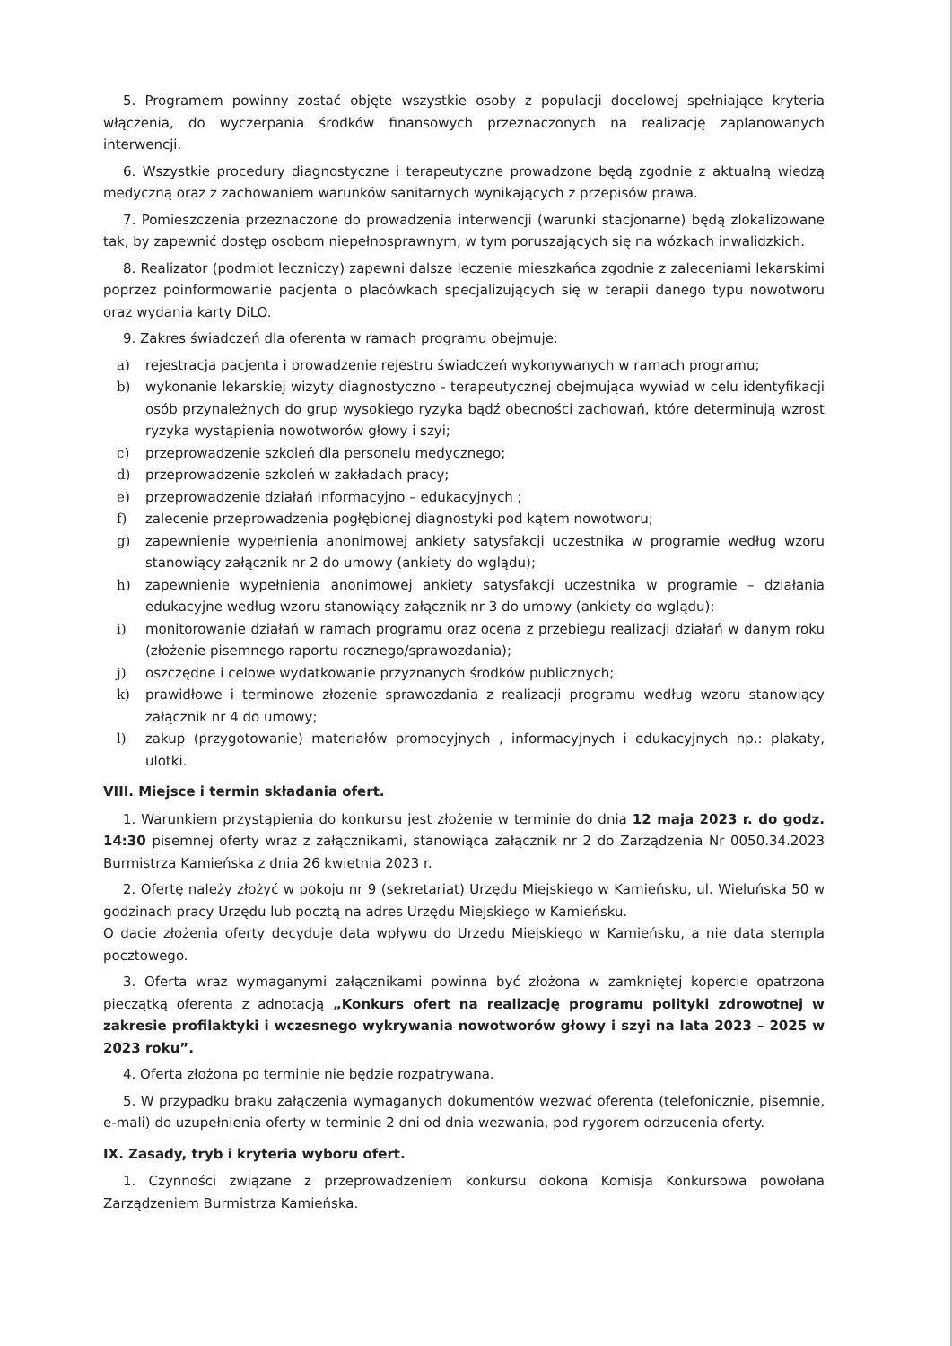5. Programem powinny zostać objęte wszystkie osoby z populacji docelowej spełniające kryteria włączenia, do wyczerpania środków finansowych przeznaczonych na realizację zaplanowanych interwencji.
6. Wszystkie procedury diagnostyczne i terapeutyczne prowadzone będą zgodnie z aktualną wiedzą medyczną oraz z zachowaniem warunków sanitarnych wynikających z przepisów prawa.
7. Pomieszczenia przeznaczone do prowadzenia interwencji (warunki stacjonarne) będą zlokalizowane tak, by zapewnić dostęp osobom niepełnosprawnym, w tym poruszających się na wózkach inwalidzkich.
8. Realizator (podmiot leczniczy) zapewni dalsze leczenie mieszkańca zgodnie z zaleceniami lekarskimi poprzez poinformowanie pacjenta o placówkach specjalizujących się w terapii danego typu nowotworu oraz wydania karty DiLO.
9. Zakres świadczeń dla oferenta w ramach programu obejmuje:
a) rejestracja pacjenta i prowadzenie rejestru świadczeń wykonywanych w ramach programu;
b) wykonanie lekarskiej wizyty diagnostyczno - terapeutycznej obejmująca wywiad w celu identyfikacji osób przynależnych do grup wysokiego ryzyka bądź obecności zachowań, które determinują wzrost ryzyka wystąpienia nowotworów głowy i szyi;
c) przeprowadzenie szkoleń dla personelu medycznego;
d) przeprowadzenie szkoleń w zakładach pracy;
e) przeprowadzenie działań informacyjno – edukacyjnych ;
f) zalecenie przeprowadzenia pogłębionej diagnostyki pod kątem nowotworu;
g) zapewnienie wypełnienia anonimowej ankiety satysfakcji uczestnika w programie według wzoru stanowiący załącznik nr 2 do umowy (ankiety do wglądu);
h) zapewnienie wypełnienia anonimowej ankiety satysfakcji uczestnika w programie – działania edukacyjne według wzoru stanowiący załącznik nr 3 do umowy (ankiety do wglądu);
i) monitorowanie działań w ramach programu oraz ocena z przebiegu realizacji działań w danym roku (złożenie pisemnego raportu rocznego/sprawozdania);
j) oszczędne i celowe wydatkowanie przyznanych środków publicznych;
k) prawidłowe i terminowe złożenie sprawozdania z realizacji programu według wzoru stanowiący załącznik nr 4 do umowy;
l) zakup (przygotowanie) materiałów promocyjnych , informacyjnych i edukacyjnych np.: plakaty, ulotki.
VIII. Miejsce i termin składania ofert.
1. Warunkiem przystąpienia do konkursu jest złożenie w terminie do dnia 12 maja 2023 r. do godz. 14:30 pisemnej oferty wraz z załącznikami, stanowiąca załącznik nr 2 do Zarządzenia Nr 0050.34.2023 Burmistrza Kamieńska z dnia 26 kwietnia 2023 r.
2. Ofertę należy złożyć w pokoju nr 9 (sekretariat) Urzędu Miejskiego w Kamieńsku, ul. Wieluńska 50 w godzinach pracy Urzędu lub pocztą na adres Urzędu Miejskiego w Kamieńsku.
O dacie złożenia oferty decyduje data wpływu do Urzędu Miejskiego w Kamieńsku, a nie data stempla pocztowego.
3. Oferta wraz wymaganymi załącznikami powinna być złożona w zamkniętej kopercie opatrzona pieczątką oferenta z adnotacją „Konkurs ofert na realizację programu polityki zdrowotnej w zakresie profilaktyki i wczesnego wykrywania nowotworów głowy i szyi na lata 2023 – 2025 w 2023 roku”.
4. Oferta złożona po terminie nie będzie rozpatrywana.
5. W przypadku braku załączenia wymaganych dokumentów wezwać oferenta (telefonicznie, pisemnie, e-mali) do uzupełnienia oferty w terminie 2 dni od dnia wezwania, pod rygorem odrzucenia oferty.
IX. Zasady, tryb i kryteria wyboru ofert.
1. Czynności związane z przeprowadzeniem konkursu dokona Komisja Konkursowa powołana Zarządzeniem Burmistrza Kamieńska.